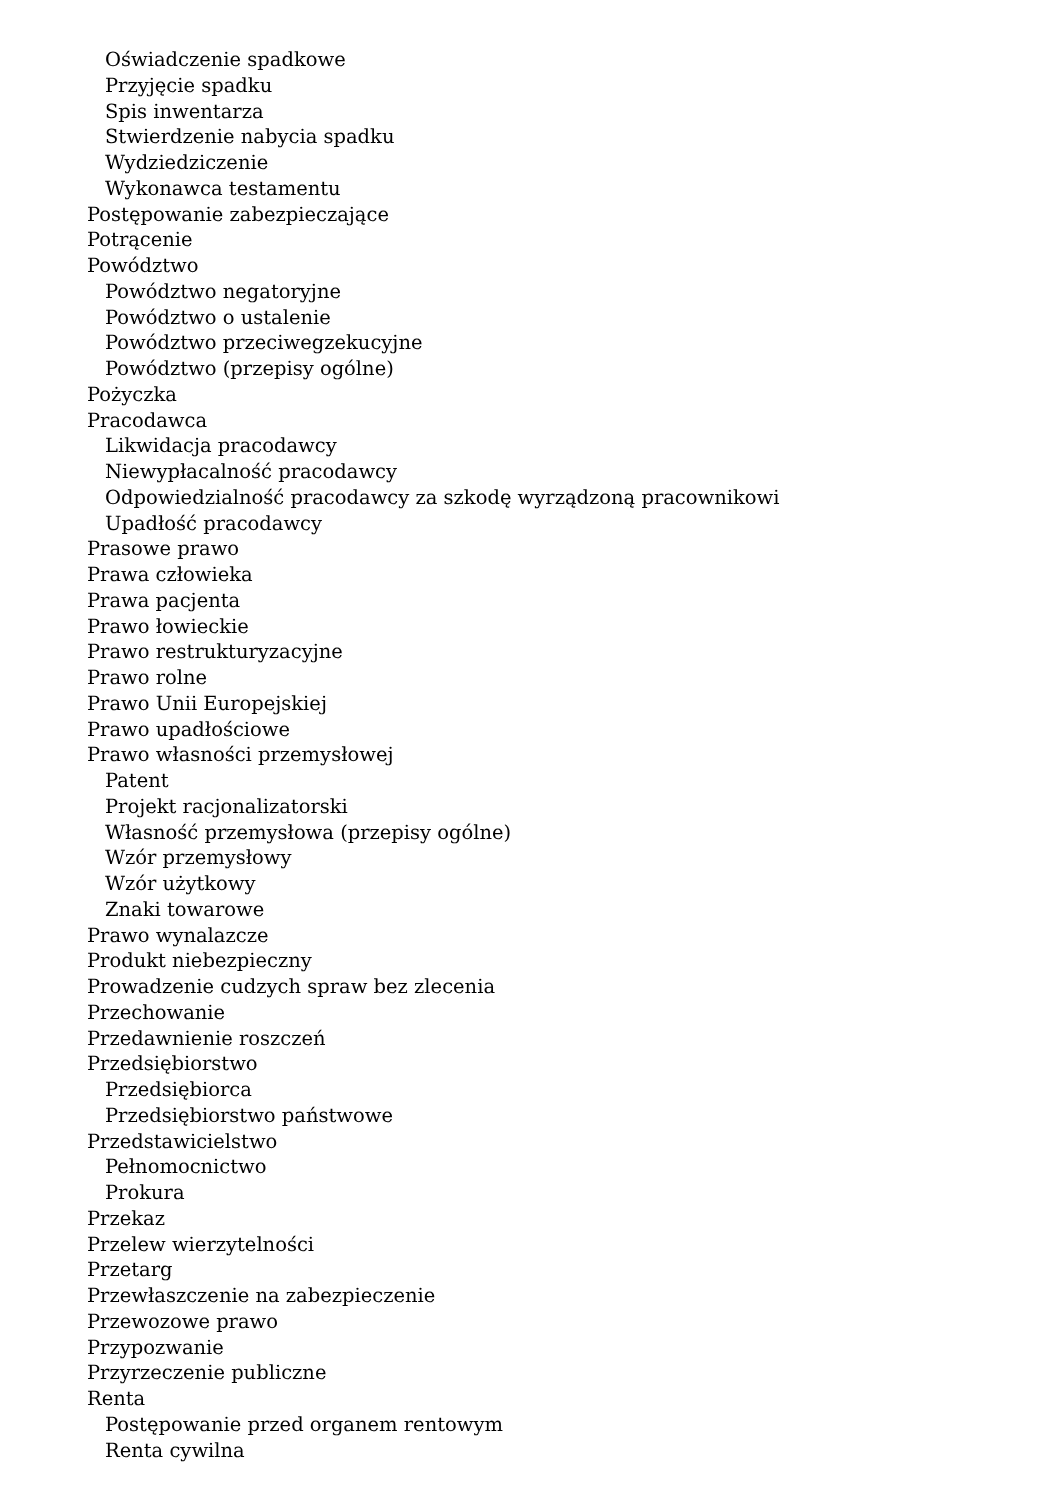Oświadczenie spadkowe
Przyjęcie spadku
Spis inwentarza
Stwierdzenie nabycia spadku
Wydziedziczenie
Wykonawca testamentu
Postępowanie zabezpieczające
Potrącenie
Powództwo
Powództwo negatoryjne
Powództwo o ustalenie
Powództwo przeciwegzekucyjne
Powództwo (przepisy ogólne)
Pożyczka
Pracodawca
Likwidacja pracodawcy
Niewypłacalność pracodawcy
Odpowiedzialność pracodawcy za szkodę wyrządzoną pracownikowi
Upadłość pracodawcy
Prasowe prawo
Prawa człowieka
Prawa pacjenta
Prawo łowieckie
Prawo restrukturyzacyjne
Prawo rolne
Prawo Unii Europejskiej
Prawo upadłościowe
Prawo własności przemysłowej
Patent
Projekt racjonalizatorski
Własność przemysłowa (przepisy ogólne)
Wzór przemysłowy
Wzór użytkowy
Znaki towarowe
Prawo wynalazcze
Produkt niebezpieczny
Prowadzenie cudzych spraw bez zlecenia
Przechowanie
Przedawnienie roszczeń
Przedsiębiorstwo
Przedsiębiorca
Przedsiębiorstwo państwowe
Przedstawicielstwo
Pełnomocnictwo
Prokura
Przekaz
Przelew wierzytelności
Przetarg
Przewłaszczenie na zabezpieczenie
Przewozowe prawo
Przypozwanie
Przyrzeczenie publiczne
Renta
Postępowanie przed organem rentowym
Renta cywilna